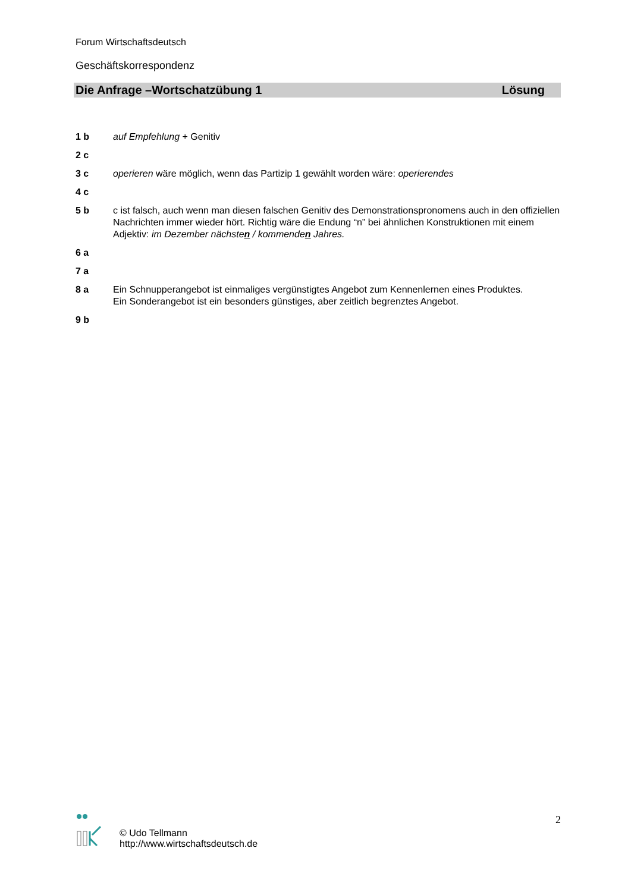Forum Wirtschaftsdeutsch
Geschäftskorrespondenz
Die Anfrage –Wortschatzübung 1 Lösung
1 b auf Empfehlung + Genitiv
2 c
3 c operieren wäre möglich, wenn das Partizip 1 gewählt worden wäre: operierendes
4 c
5 b c ist falsch, auch wenn man diesen falschen Genitiv des Demonstrationspronomens auch in den offiziellen Nachrichten immer wieder hört. Richtig wäre die Endung “n” bei ähnlichen Konstruktionen mit einem Adjektiv: im Dezember nächsten / kommenden Jahres.
6 a
7 a
8 a Ein Schnupperangebot ist einmaliges vergünstigtes Angebot zum Kennenlernen eines Produktes.
Ein Sonderangebot ist ein besonders günstiges, aber zeitlich begrenztes Angebot.
9 b
© Udo Tellmann
http://www.wirtschaftsdeutsch.de
2